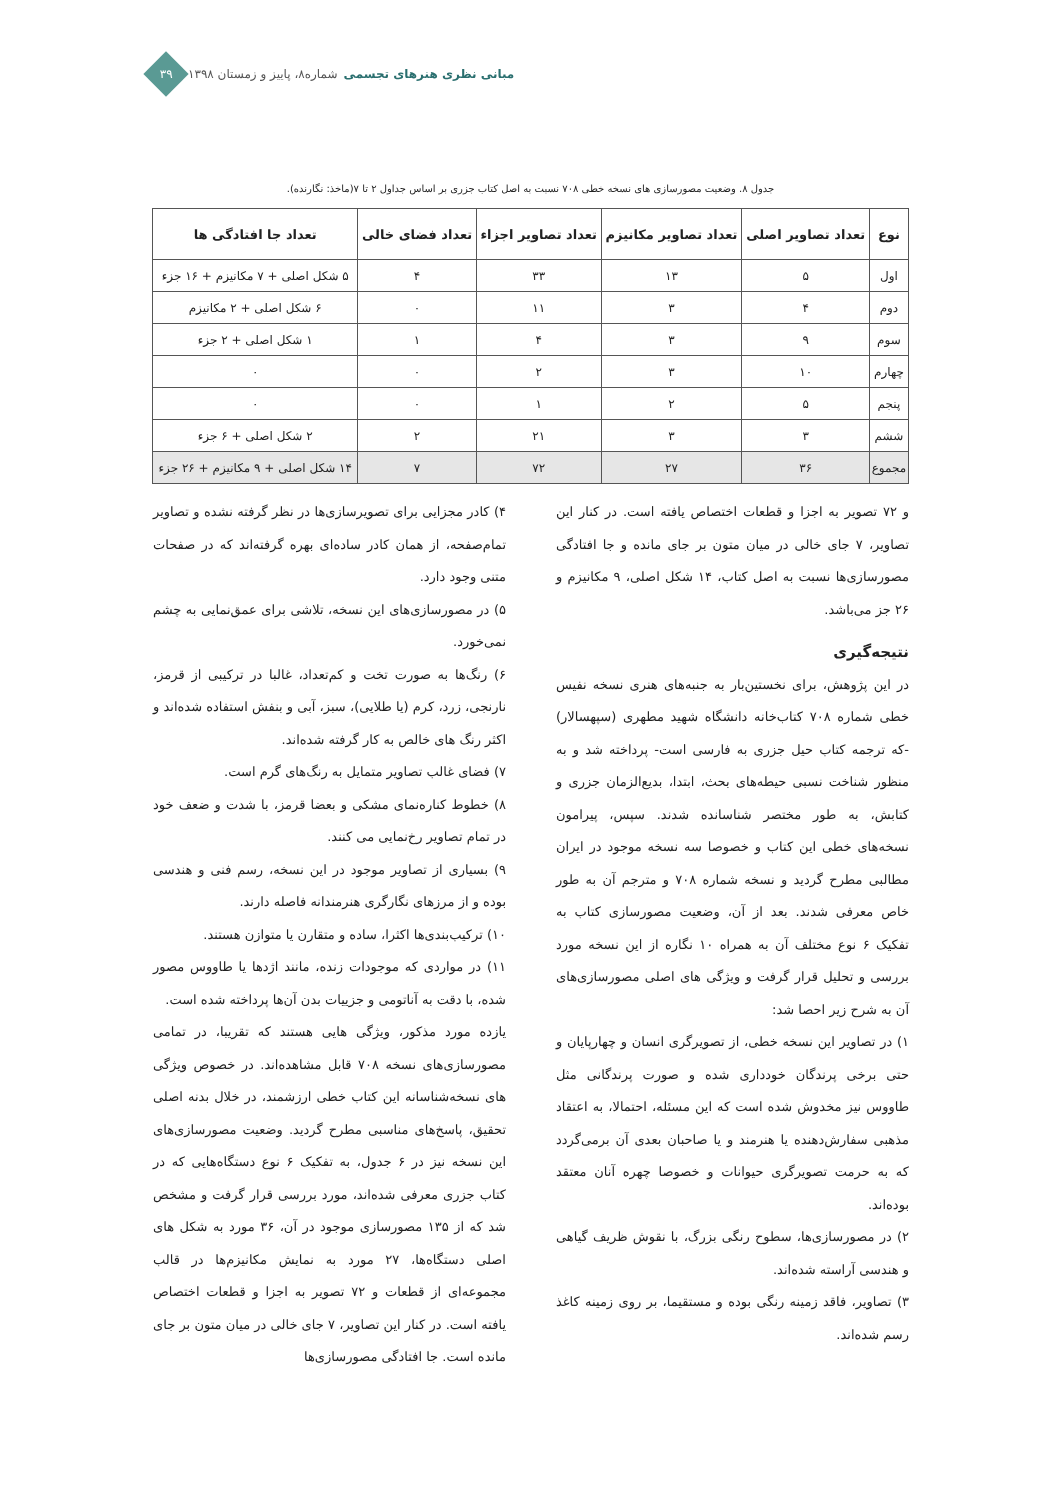مبانی نظری هنرهای تجسمی شماره۸، پاییز و زمستان ۱۳۹۸
۳۹
جدول ۸. وضعیت مصورسازی های نسخه خطی ۷۰۸ نسبت به اصل کتاب جزری بر اساس جداول ۲ تا ۷(ماخذ: نگارنده).
| نوع | تعداد تصاویر اصلی | تعداد تصاویر مکانیزم | تعداد تصاویر اجزاء | تعداد فضای خالی | تعداد جا افتادگی ها |
| --- | --- | --- | --- | --- | --- |
| اول | ۵ | ۱۳ | ۳۳ | ۴ | ۵ شکل اصلی + ۷ مکانیزم + ۱۶ جزء |
| دوم | ۴ | ۳ | ۱۱ | ۰ | ۶ شکل اصلی + ۲ مکانیزم |
| سوم | ۹ | ۳ | ۴ | ۱ | ۱ شکل اصلی + ۲ جزء |
| چهارم | ۱۰ | ۳ | ۲ | ۰ | ۰ |
| پنجم | ۵ | ۲ | ۱ | ۰ | ۰ |
| ششم | ۳ | ۳ | ۲۱ | ۲ | ۲ شکل اصلی + ۶ جزء |
| مجموع | ۳۶ | ۲۷ | ۷۲ | ۷ | ۱۴ شکل اصلی + ۹ مکانیزم + ۲۶ جزء |
و ۷۲ تصویر به اجزا و قطعات اختصاص یافته است. در کنار این تصاویر، ۷ جای خالی در میان متون بر جای مانده و جا افتادگی مصورسازی‌ها نسبت به اصل کتاب، ۱۴ شکل اصلی، ۹ مکانیزم و ۲۶ جز می‌باشد.
نتیجه‌گیری
در این پژوهش، برای نخستین‌بار به جنبه‌های هنری نسخه نفیس خطی شماره ۷۰۸ کتاب‌خانه دانشگاه شهید مطهری (سپهسالار) -که ترجمه کتاب حیل جزری به فارسی است- پرداخته شد و به منظور شناخت نسبی حیطه‌های بحث، ابتدا، بدیع‌الزمان جزری و کتابش، به طور مختصر شناسانده شدند. سپس، پیرامون نسخه‌های خطی این کتاب و خصوصا سه نسخه موجود در ایران مطالبی مطرح گردید و نسخه شماره ۷۰۸ و مترجم آن به طور خاص معرفی شدند. بعد از آن، وضعیت مصورسازی کتاب به تفکیک ۶ نوع مختلف آن به همراه ۱۰ نگاره از این نسخه مورد بررسی و تحلیل قرار گرفت و ویژگی های اصلی مصورسازی‌های آن به شرح زیر احصا شد:
۱) در تصاویر این نسخه خطی، از تصویرگری انسان و چهارپایان و حتی برخی پرندگان خودداری شده و صورت پرندگانی مثل طاووس نیز مخدوش شده است که این مسئله، احتمالا، به اعتقاد مذهبی سفارش‌دهنده یا هنرمند و یا صاحبان بعدی آن برمی‌گردد که به حرمت تصویرگری حیوانات و خصوصا چهره آنان معتقد بوده‌اند.
۲) در مصورسازی‌ها، سطوح رنگی بزرگ، با نقوش ظریف گیاهی و هندسی آراسته شده‌اند.
۳) تصاویر، فاقد زمینه رنگی بوده و مستقیما، بر روی زمینه کاغذ رسم شده‌اند.
۴) کادر مجزایی برای تصویرسازی‌ها در نظر گرفته نشده و تصاویر تمام‌صفحه، از همان کادر ساده‌ای بهره گرفته‌اند که در صفحات متنی وجود دارد.
۵) در مصورسازی‌های این نسخه، تلاشی برای عمق‌نمایی به چشم نمی‌خورد.
۶) رنگ‌ها به صورت تخت و کم‌تعداد، غالبا در ترکیبی از قرمز، نارنجی، زرد، کرم (یا طلایی)، سبز، آبی و بنفش استفاده شده‌اند و اکثر رنگ های خالص به کار گرفته شده‌اند.
۷) فضای غالب تصاویر متمایل به رنگ‌های گرم است.
۸) خطوط کناره‌نمای مشکی و بعضا قرمز، با شدت و ضعف خود در تمام تصاویر رخ‌نمایی می کنند.
۹) بسیاری از تصاویر موجود در این نسخه، رسم فنی و هندسی بوده و از مرزهای نگارگری هنرمندانه فاصله دارند.
۱۰) ترکیب‌بندی‌ها اکثرا، ساده و متقارن یا متوازن هستند.
۱۱) در مواردی که موجودات زنده، مانند اژدها یا طاووس مصور شده، با دقت به آناتومی و جزییات بدن آن‌ها پرداخته شده است.
یازده مورد مذکور، ویژگی هایی هستند که تقریبا، در تمامی مصورسازی‌های نسخه ۷۰۸ قابل مشاهده‌اند. در خصوص ویژگی های نسخه‌شناسانه این کتاب خطی ارزشمند، در خلال بدنه اصلی تحقیق، پاسخ‌های مناسبی مطرح گردید. وضعیت مصورسازی‌های این نسخه نیز در ۶ جدول، به تفکیک ۶ نوع دستگاه‌هایی که در کتاب جزری معرفی شده‌اند، مورد بررسی قرار گرفت و مشخص شد که از ۱۳۵ مصورسازی موجود در آن، ۳۶ مورد به شکل های اصلی دستگاه‌ها، ۲۷ مورد به نمایش مکانیزم‌ها در قالب مجموعه‌ای از قطعات و ۷۲ تصویر به اجزا و قطعات اختصاص یافته است. در کنار این تصاویر، ۷ جای خالی در میان متون بر جای مانده است. جا افتادگی مصورسازی‌ها